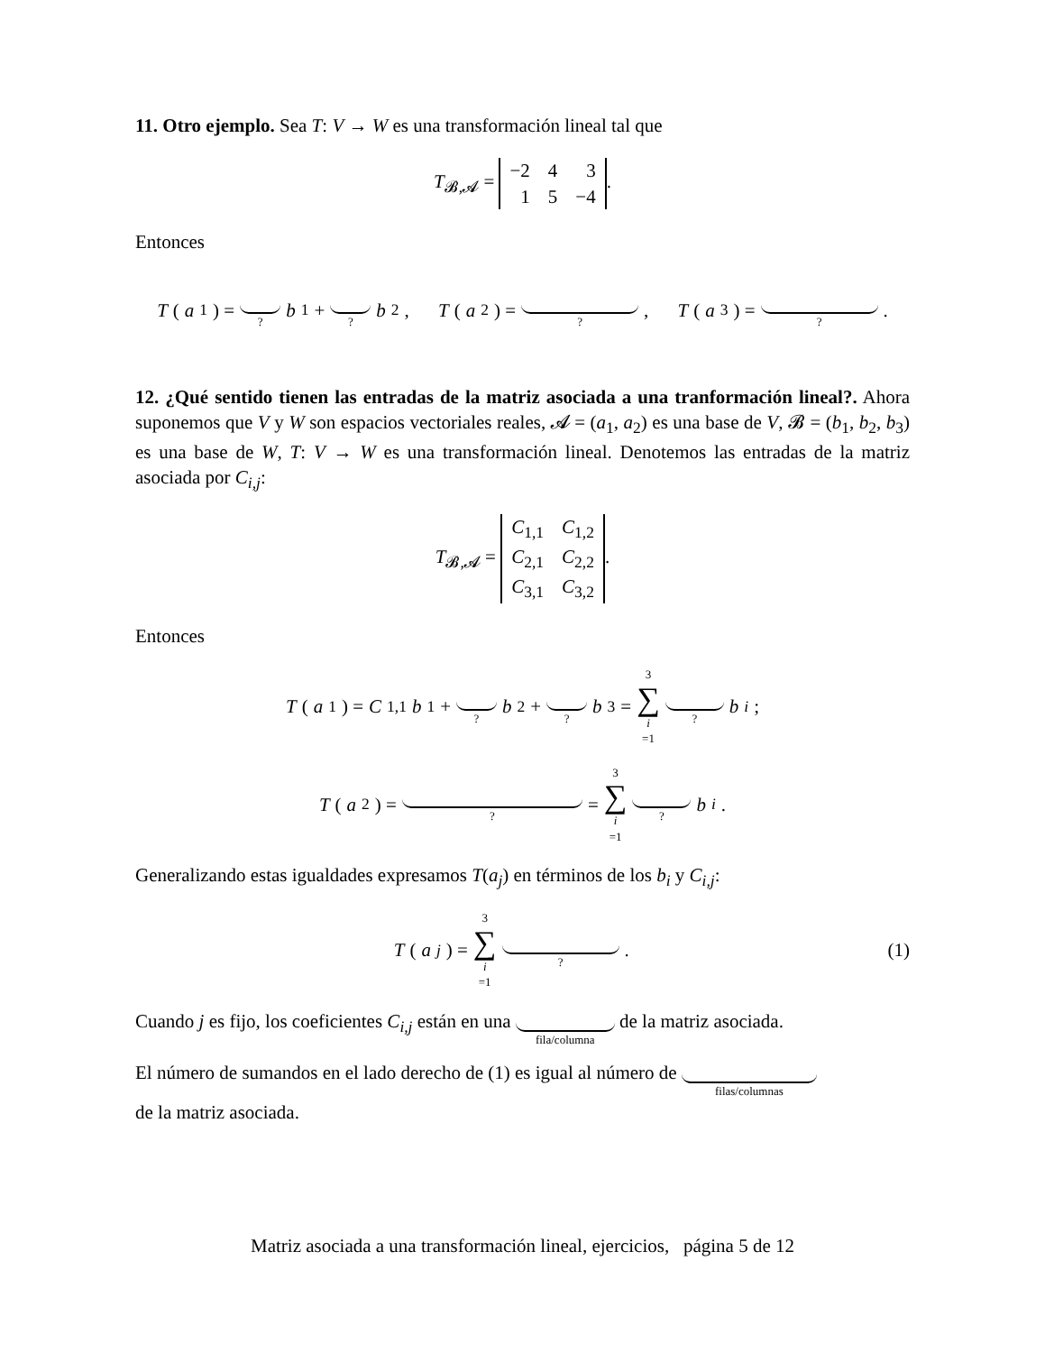11. Otro ejemplo. Sea T: V → W es una transformación lineal tal que
T<sub>𝓑,𝓐</sub> =
| −2 | 4 | 3 |
| 1 | 5 | −4 |
.
Entonces
T (a<sub>1</sub>) = ? b<sub>1</sub> + ? b<sub>2</sub>, T (a<sub>2</sub>) = ?, T (a<sub>3</sub>) = ?.
12. ¿Qué sentido tienen las entradas de la matriz asociada a una tranformación lineal?. Ahora suponemos que V y W son espacios vectoriales reales, 𝓐 = (a<sub>1</sub>, a<sub>2</sub>) es una base de V, 𝓑 = (b<sub>1</sub>, b<sub>2</sub>, b<sub>3</sub>) es una base de W, T: V → W es una transformación lineal. Denotemos las entradas de la matriz asociada por C<sub>i,j</sub>:
T<sub>𝓑,𝓐</sub> =
| C<sub>1,1</sub> | C<sub>1,2</sub> |
| C<sub>2,1</sub> | C<sub>2,2</sub> |
| C<sub>3,1</sub> | C<sub>3,2</sub> |
.
Entonces
T (a<sub>1</sub>) = C<sub>1,1</sub> b<sub>1</sub> + ? b<sub>2</sub> + ? b<sub>3</sub> = 3 ∑ i =1 ? b<sub>i</sub>;
T (a<sub>2</sub>) = ? = 3 ∑ i =1 ? b<sub>i</sub>.
Generalizando estas igualdades expresamos T(a<sub>j</sub>) en términos de los b<sub>i</sub> y C<sub>i,j</sub>:
T (a<sub>j</sub>) = 3 ∑ i =1 ? . (1)
Cuando j es fijo, los coeficientes C<sub>i,j</sub> están en una fila/columna de la matriz asociada.
El número de sumandos en el lado derecho de (1) es igual al número de filas/columnas
de la matriz asociada.
Matriz asociada a una transformación lineal, ejercicios, página 5 de 12